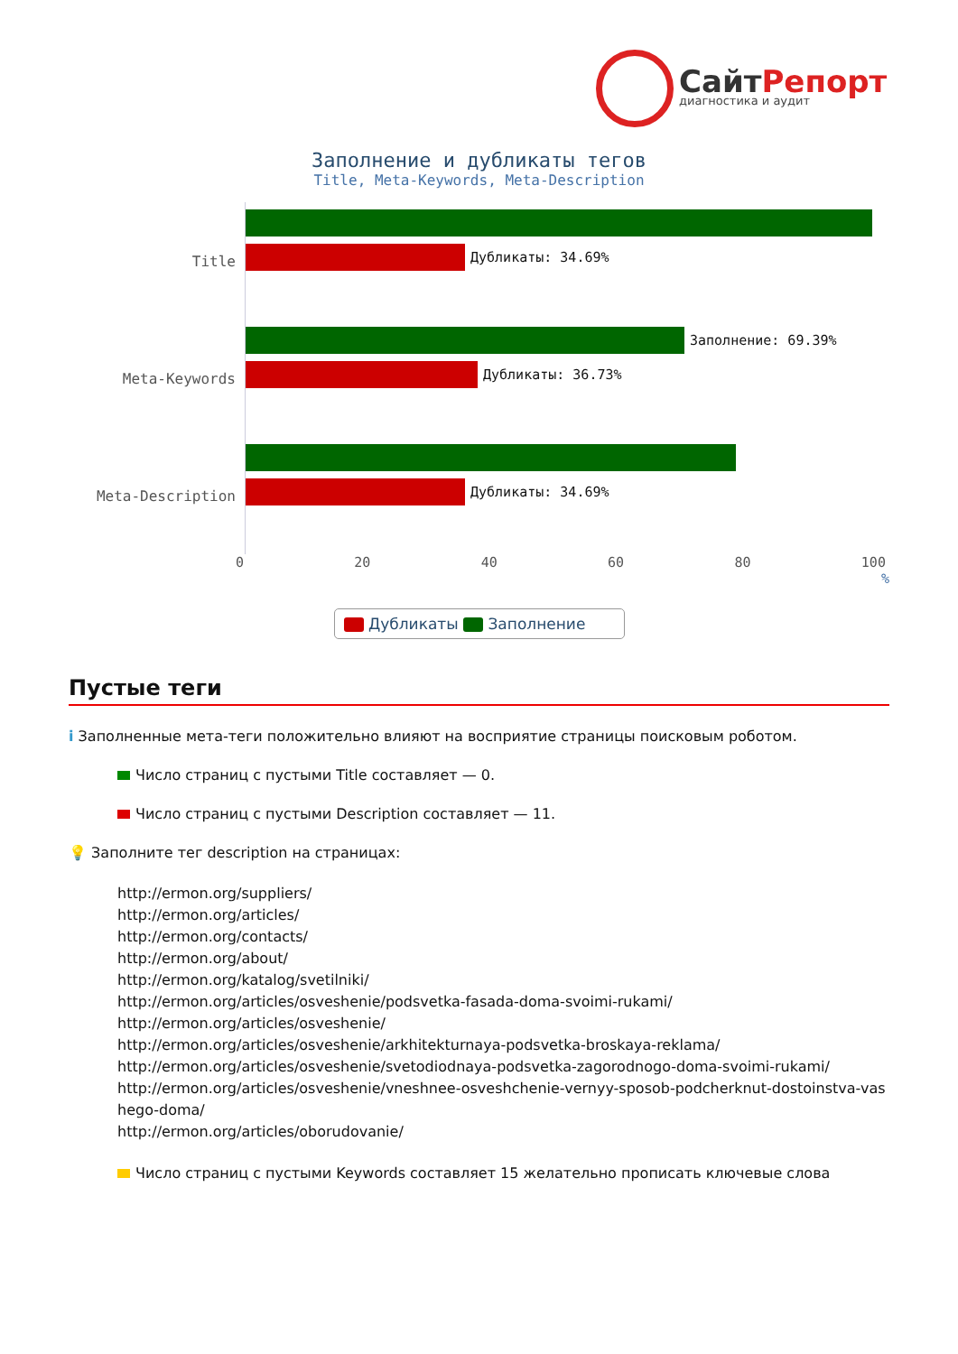СайтРепорт
диагностика и аудит
Заполнение и дубликаты тегов
Title, Meta-Keywords, Meta-Description
Title
Дубликаты: 34.69%
Meta-Keywords
Заполнение: 69.39%
Дубликаты: 36.73%
Meta-Description
Дубликаты: 34.69%
0 20 40 60 80 100
%
Дубликаты Заполнение
Пустые теги
i Заполненные мета-теги положительно влияют на восприятие страницы поисковым роботом.
Число страниц с пустыми Title составляет — 0.
Число страниц с пустыми Description составляет — 11.
💡 Заполните тег description на страницах:
http://ermon.org/suppliers/
http://ermon.org/articles/
http://ermon.org/contacts/
http://ermon.org/about/
http://ermon.org/katalog/svetilniki/
http://ermon.org/articles/osveshenie/podsvetka-fasada-doma-svoimi-rukami/
http://ermon.org/articles/osveshenie/
http://ermon.org/articles/osveshenie/arkhitekturnaya-podsvetka-broskaya-reklama/
http://ermon.org/articles/osveshenie/svetodiodnaya-podsvetka-zagorodnogo-doma-svoimi-rukami/
http://ermon.org/articles/osveshenie/vneshnee-osveshchenie-vernyy-sposob-podcherknut-dostoinstva-vashego-doma/
http://ermon.org/articles/oborudovanie/
Число страниц с пустыми Keywords составляет 15 желательно прописать ключевые слова